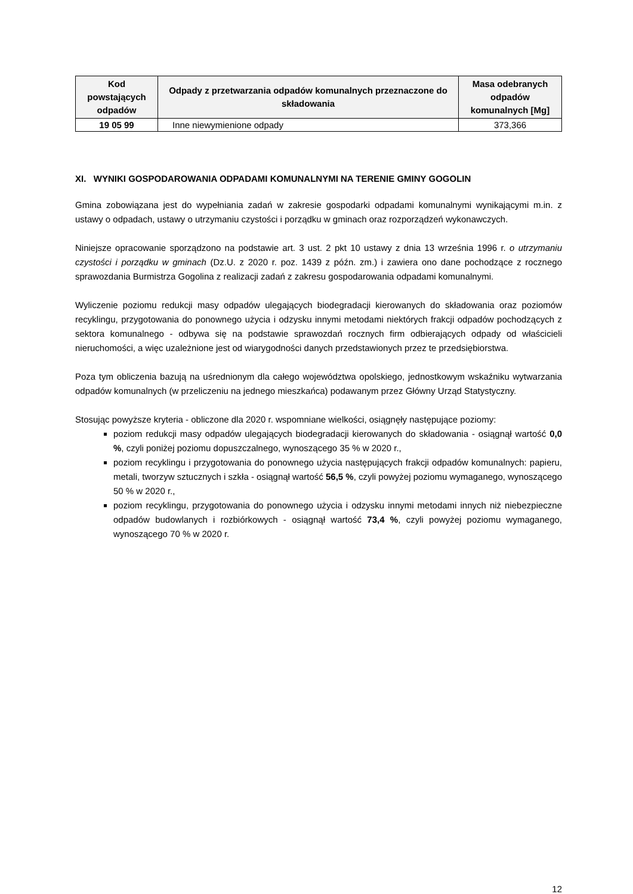| Kod powstających odpadów | Odpady z przetwarzania odpadów komunalnych przeznaczone do składowania | Masa odebranych odpadów komunalnych [Mg] |
| --- | --- | --- |
| 19 05 99 | Inne niewymienione odpady | 373,366 |
XI. WYNIKI GOSPODAROWANIA ODPADAMI KOMUNALNYMI NA TERENIE GMINY GOGOLIN
Gmina zobowiązana jest do wypełniania zadań w zakresie gospodarki odpadami komunalnymi wynikającymi m.in. z ustawy o odpadach, ustawy o utrzymaniu czystości i porządku w gminach oraz rozporządzeń wykonawczych.
Niniejsze opracowanie sporządzono na podstawie art. 3 ust. 2 pkt 10 ustawy z dnia 13 września 1996 r. o utrzymaniu czystości i porządku w gminach (Dz.U. z 2020 r. poz. 1439 z późn. zm.) i zawiera ono dane pochodzące z rocznego sprawozdania Burmistrza Gogolina z realizacji zadań z zakresu gospodarowania odpadami komunalnymi.
Wyliczenie poziomu redukcji masy odpadów ulegających biodegradacji kierowanych do składowania oraz poziomów recyklingu, przygotowania do ponownego użycia i odzysku innymi metodami niektórych frakcji odpadów pochodzących z sektora komunalnego - odbywa się na podstawie sprawozdań rocznych firm odbierających odpady od właścicieli nieruchomości, a więc uzależnione jest od wiarygodności danych przedstawionych przez te przedsiębiorstwa.
Poza tym obliczenia bazują na uśrednionym dla całego województwa opolskiego, jednostkowym wskaźniku wytwarzania odpadów komunalnych (w przeliczeniu na jednego mieszkańca) podawanym przez Główny Urząd Statystyczny.
Stosując powyższe kryteria - obliczone dla 2020 r. wspomniane wielkości, osiągnęły następujące poziomy:
poziom redukcji masy odpadów ulegających biodegradacji kierowanych do składowania - osiągnął wartość 0,0 %, czyli poniżej poziomu dopuszczalnego, wynoszącego 35 % w 2020 r.,
poziom recyklingu i przygotowania do ponownego użycia następujących frakcji odpadów komunalnych: papieru, metali, tworzyw sztucznych i szkła - osiągnął wartość 56,5 %, czyli powyżej poziomu wymaganego, wynoszącego 50 % w 2020 r.,
poziom recyklingu, przygotowania do ponownego użycia i odzysku innymi metodami innych niż niebezpieczne odpadów budowlanych i rozbiórkowych - osiągnął wartość 73,4 %, czyli powyżej poziomu wymaganego, wynoszącego 70 % w 2020 r.
12